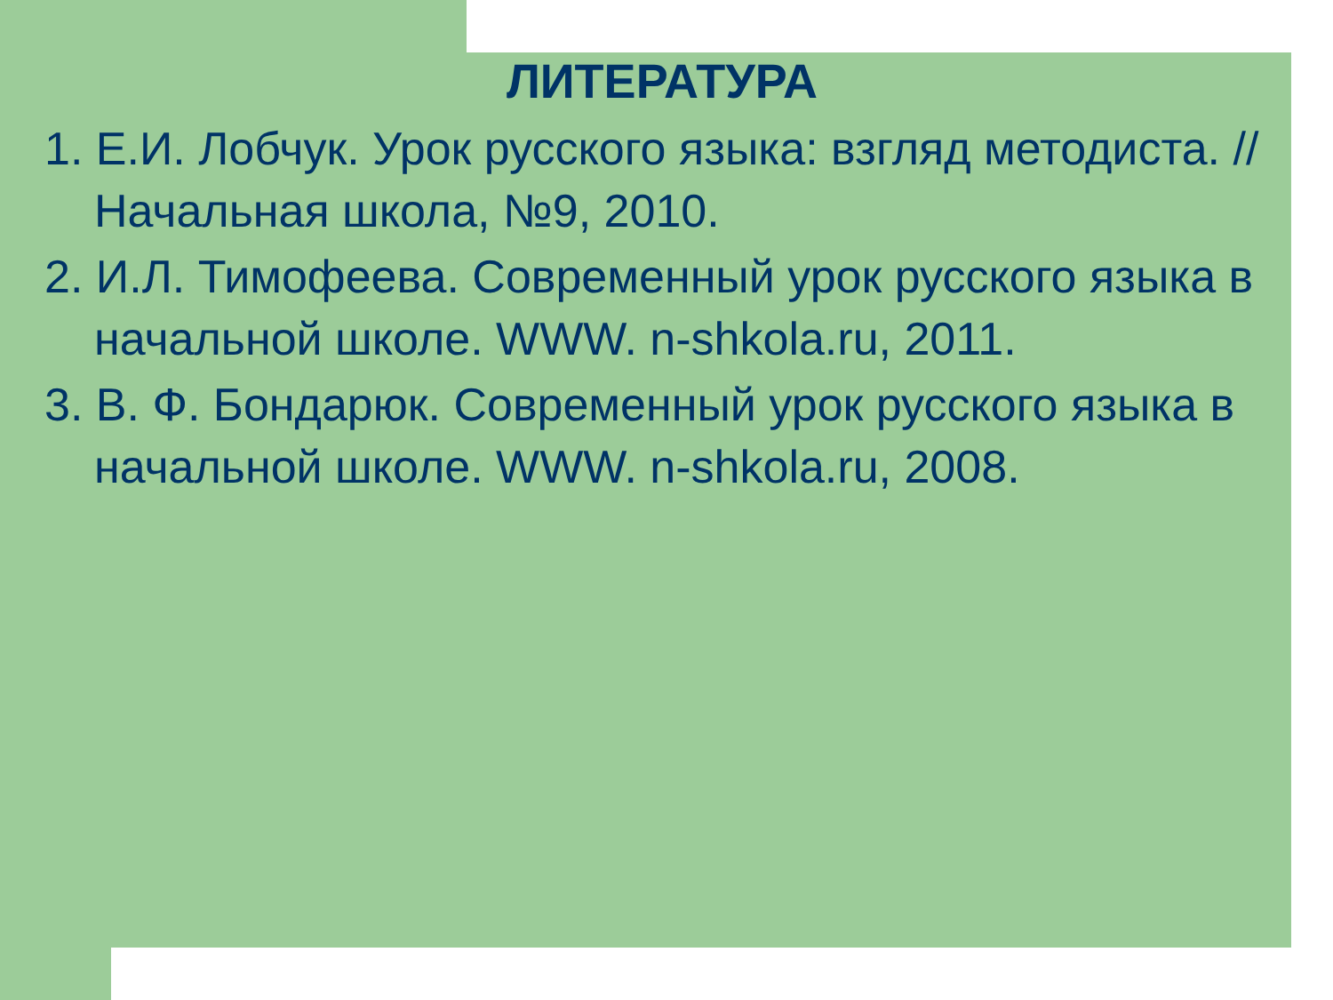ЛИТЕРАТУРА
1. Е.И. Лобчук. Урок русского языка: взгляд методиста. //Начальная школа, №9, 2010.
2. И.Л. Тимофеева. Современный урок русского языка в начальной школе. WWW. n-shkola.ru, 2011.
3. В. Ф. Бондарюк. Современный урок русского языка в начальной школе. WWW. n-shkola.ru, 2008.